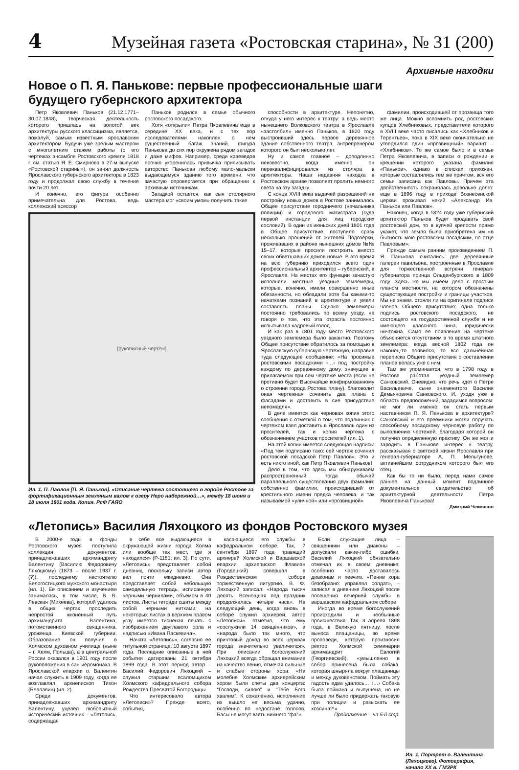4
Музейная газета «Ростовская старина», № 31 (200)
Архивные находки
Новое о П. Я. Панькове: первые профессиональные шаги
будущего губернского архитектора
Петр Яковлевич Паньков (21.12.1771–30.07.1848), творческая деятельность которого пришлась на золотой век архитектуры русского классицизма, является, пожалуй, самым известным ярославским архитектором. Будучи уже зрелым мастером с многолетним стажем работы (о его чертежах ансамбля Ростовского кремля 1818 г. см. статью Я. Е. Смирнова в 27-м выпуске «Ростовской старины»), он занял должность Ярославского губернского архитектора в 1823 году и продолжал свою службу в течение почти 20 лет.
И конечно, его фигура особенно примечательна для Ростова, ведь коллежский асессор
Паньков родился в семье обычного ростовского посадского.
Хотя «открыли» Петра Яковлевича еще в середине XX века, и с тех пор исследователями накоплен о нем существенный багаж знаний, фигура Панькова до сих пор окружена рядом загадок и даже мифов. Например, среди краеведов прочно укоренилась привычка приписывать авторство Панькова любому мало-мальски выдающемуся зданию того времени, что зачастую опровергается при обращении к архивным источникам.
Загадкой остается, как сын столярного мастера мог «своим умом» получить такие
[рукописный чертеж]
Ил. 1. П. Павлов [П. Я. Паньков]. «Описание чертежа состоящего в городе Ростове за фортификационным земляным валом к озеру Неро набережной…», между 18 июня и 18 июля 1801 года. Копия. РсФ ГАЯО
способности в архитектуре. Непонятно, откуда у него интерес к театру: а ведь место нынешнего Волковского театра в Ярославле «застолбил» именно Паньков, в 1820 году выстроивший здесь первое деревянное здание собственного театра, антрепренером которого он был несколько лет.
Ну и самое главное – доподлинно неизвестно, когда именно он переквалифицировался из столяра в архитекторы. Наша недавняя находка в Ростовском архиве позволяет пролить немного света на эту загадку.
С конца XVIII века выдачей разрешений на постройку новых домов в Ростове занималось Общее присутствие городничего (начальника полиции) и городового магистрата (суда первой инстанции для лиц городских сословий). В один из июньских дней 1801 года в Общее присутствие поступило сразу несколько прошений от жителей Подозёрки, проживавших в районе нынешних домов №№ 15–17, которые просили построить вместо своих обветшавших домов новые. В это время на всю губернию приходился всего один профессиональный архитектор – губернский, в Ярославле. На местах его функции зачастую исполняли местные уездные землемеры, которые, конечно, имели совершенно иные обязанности, но обладали хотя бы какими-то начатками познаний в архитектуре и умели составлять планы. Однако землемеры постоянно требовались по всему уезду, не говоря о том, что эта отрасль постоянно испытывала кадровый голод.
И как раз в 1801 году место Ростовского уездного землемера было вакантно. Поэтому Общее присутствие обратилось за помощью в Ярославскую губернскую чертежную, направив туда следующее сообщение: «На просимые ростовскими посадскими ‹…› под постройку каждому по деревянному дому, значущие в прилагаемом при сем чертеже места (если не противно будет Высочайше конфирмованному о строении города Ростова плану), благоволит оная чертежная сочинить два плана с фасадами и доставить в сие присудствие непомедля».
В деле имеется как черновая копия этого сообщения с отметкой о том, что подлинник с чертежом взял доставить в Ярославль один из просителей, так и копия чертежа с обозначением участков просителей (ил. 1).
На этой копии имеется следующая надпись: «Под тем подписано тако: сей чертеж сочинил ростовской посадской Петр Павлов». Это и есть никто иной, как Петр Яковлевич Паньков!
Дело в том, что здесь мы обнаруживаем распространенный тогда обычай параллельного существования двух фамилий: собственно фамилии, происходившей от крестильного имени предка человека, и так называемой «уличной» или «прозвищной»
фамилии, происходившей от прозвища того же лица. Можно вспомнить род ростовских купцов Хлебниковых, представители которого в XVIII веке часто писались как «Хлебников и Терентьев», пока в XIX веке окончательно не утвердился один «прозвищный» вариант – «Хлебников». То же самое было и в семье Петра Яковлевича, в записи о рождении и крещении которого указана фамилия «Паньков», однако в списках прихожан, которые составлялись тем же причтом, вся его семья записана как Павловы. Причем эта двойственность сохранялась довольно долго: еще в 1896 году в приходе Вознесенской церкви проживал некий «Александр Ив. Паньков или Павлов».
Наконец, когда в 1824 году уже губернский архитектор Паньков будет продавать свой ростовский дом, то в купчей крепости прямо укажет, что земля была приобретена им «в бытность мою ростовским посадским, по отце Павловым».
Прежде самым ранним произведением П. Я. Панькова считались две деревянные галереи павильона, построенные в Ярославле для торжественной встречи генерал-губернатора принца Ольденбургского в 1809 году. Здесь же мы имеем дело с простым планом местности, на котором обозначены существующие постройки и границы участков. Мы не знаем, стояли ли на оригинале подписи членов Общего присутствия: одна только подпись ростовского посадского, не состоящего на государственной службе и не имеющего классного чина, юридически ничтожна. Само ее появление на чертеже объясняется отсутствием в то время штатного землемера: когда весной 1802 года он наконец-то появился, то вся дальнейшая переписка Общего присутствия о составлении планов велась уже с ним.
Там же упоминается, что в 1798 году в Ростове работал уездный землемер Санковский. Очевидно, что речь идет о Петре Васильевиче, сыне знаменитого Василия Демьяновича Санковского. И, уходя уже в область предположений, зададимся вопросом: не мог ли именно он стать первым наставником П. Я. Панькова в архитектуре? Санковский и его преемники могли поручать способному посадскому черновую работу по выполнению чертежей, благодаря которой он получил определенную практику. Он же мог и зародить в Панькове интерес к театру, рассказывая о светской жизни Ярославля при генерал-губернаторе А. П. Мельгунове, активнейшим сотрудником которого был его отец.
Как бы то ни было, перед нами самое раннее на данный момент подлинное документальное свидетельство об архитектурной деятельности Петра Яковлевича Панькова!
Дмитрий Чекмасов
«Летопись» Василия Ляхоцкого из фондов Ростовского музея
В 2000-е годы в фонды Ростовского музея поступила коллекция документов, принадлежавших архимандриту Валентину (Василию Федоровичу Ляхоцкому) (1873 – после 1937 г. (?)), последнему настоятелю Белогостицкого мужского монастыря (ил. 1). Ее описанием и изучением занималась, в том числе, В. В. Левская (Михеева), которой удалось в общих чертах проследить непростой жизненный путь архимандрита Валентина, потомственного священника, уроженца Киевской губернии. Образование он получил в Холмском духовном училище (ныне – г. Хелм, Польша), а в центральной России оказался в 1901 году после рукоположения в сан иеромонаха. В Ярославской епархии о. Валентин начал служить в 1909 году, когда ее возглавлял архиепископ Тихон (Беллавин) (ил. 2).
Среди документов, принадлежавших архимандриту Валентину, уцелел любопытный исторический источник – «Летопись, содержащая
в себе все выдающиеся в окружающей жизни города Холма или вообще тех мест, где я находился» (Р-1181; ил. 3). По сути, «Летопись» представляет собой дневник, поскольку записи автор вел почти ежедневно. Она представляет собой небольшую самодельную тетрадь, исписанную черными чернилами, объемом в 40 листов. Листы тетради сшиты между собой черными нитками; на некоторых листах в верхнем правом углу имеется тисненая печать с изображением двуглавого орла и надписью «Ивана Паскевича».
Начата «Летопись», согласно ее титульной странице, 10 августа 1897 года. Последние описанные в ней события датированы 21 октября 1899 года. В этот период автор – Василий Федорович Ляхоцкий – служил старшим псаломщиком Холмского кафедрального собора Рождества Пресвятой Богородицы.
Что интересовало автора «Летописи»? Прежде всего, события,
касающиеся его службы в кафедральном соборе. Так, 7 сентября 1897 года правящий архиерей Холмской и Варшавской епархии архиепископ Флавиан (Городецкий) совершал в Рождественском соборе торжественную литургию. В. Ф. Ляхоцкий записал: «Народа тысяч десять. Всенощная под праздник продолжалась четыре часа». На следующий день, когда вновь в соборе служил архиерей, автор «Летописи» отметил, что ему «сослужили 14 священников», а «народа было так много, что причтовый доход во всех церквах города значительно увеличился». При описании богослужений Ляхоцкий всегда обращал внимание на качество пения, отмечая сильные и слабые стороны хора: «На молебне Холмским архиерейским хором были спеты два концерта: “Господи, силою” и “Тебе Бога хвалим”. К сожалению, исполнение их вышло не весьма удачно, особенно по недостаче голосов. Басы не могут взять нижнего “фа”».
Если служащие лица – священники или диаконы – допускали какие-либо ошибки, Василий Ляхоцкий обязательно отмечал их в своем дневнике; особенно часто доставалось диаконам и певчим. «Пение хора безобразно: управлял солдат», – записал в дневнике Ляхоцкий после посещения вечерней службы в варшавском кафедральном соборе.
Иногда во время богослужений происходили и необычные происшествия. Так, 3 апреля 1898 года, в Великую пятницу, после выноса плащаницы, во время проповеди, которую произносил ректор Холмской семинарии архимандрит Евлогий (Георгиевский), «умышленно в собор принесена была собака, которая шныряла вокруг плащаницы и между духовенством. Поймать эту гадость едва удалось… ‹…› Собака была поймана и выпущена, но не лучше ли было придержать таковую при полиции и разыскать ее хозяина?!»
Продолжение – на 5-й стр.
Ил. 1. Портрет о. Валентина (Ляхоцкого). Фотография, начало XX в. ГМЗРК